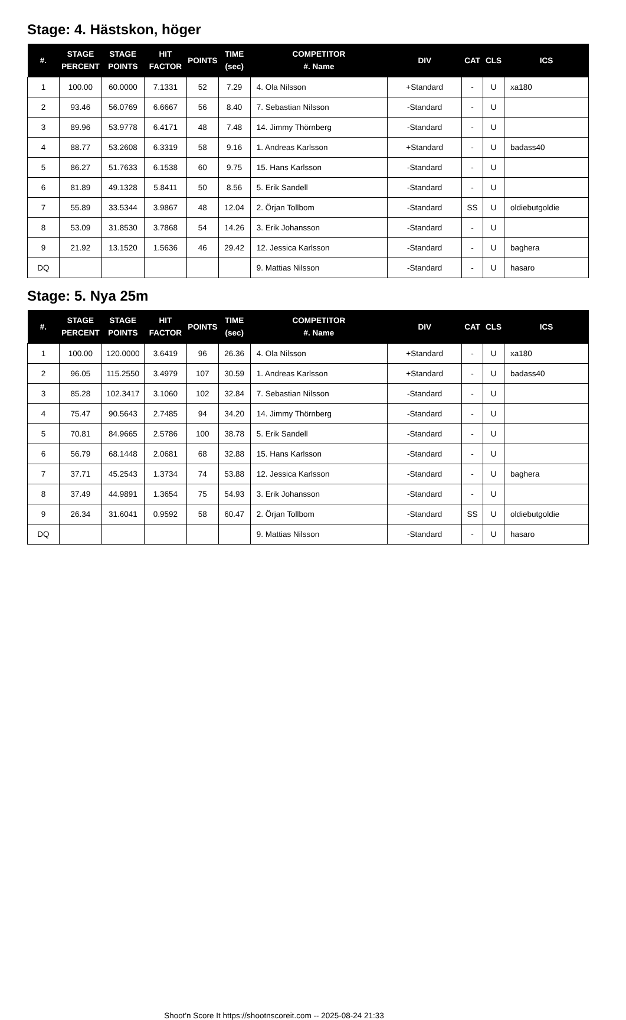Stage: 4. Hästskon, höger
| #. | STAGE PERCENT | STAGE POINTS | HIT FACTOR | POINTS | TIME (sec) | COMPETITOR #. Name | DIV | CAT | CLS | ICS |
| --- | --- | --- | --- | --- | --- | --- | --- | --- | --- | --- |
| 1 | 100.00 | 60.0000 | 7.1331 | 52 | 7.29 | 4. Ola Nilsson | +Standard | - | U | xa180 |
| 2 | 93.46 | 56.0769 | 6.6667 | 56 | 8.40 | 7. Sebastian Nilsson | -Standard | - | U | |
| 3 | 89.96 | 53.9778 | 6.4171 | 48 | 7.48 | 14. Jimmy Thörnberg | -Standard | - | U | |
| 4 | 88.77 | 53.2608 | 6.3319 | 58 | 9.16 | 1. Andreas Karlsson | +Standard | - | U | badass40 |
| 5 | 86.27 | 51.7633 | 6.1538 | 60 | 9.75 | 15. Hans Karlsson | -Standard | - | U | |
| 6 | 81.89 | 49.1328 | 5.8411 | 50 | 8.56 | 5. Erik Sandell | -Standard | - | U | |
| 7 | 55.89 | 33.5344 | 3.9867 | 48 | 12.04 | 2. Örjan Tollbom | -Standard | SS | U | oldiebutgoldie |
| 8 | 53.09 | 31.8530 | 3.7868 | 54 | 14.26 | 3. Erik Johansson | -Standard | - | U | |
| 9 | 21.92 | 13.1520 | 1.5636 | 46 | 29.42 | 12. Jessica Karlsson | -Standard | - | U | baghera |
| DQ | | | | | | 9. Mattias Nilsson | -Standard | - | U | hasaro |
Stage: 5. Nya 25m
| #. | STAGE PERCENT | STAGE POINTS | HIT FACTOR | POINTS | TIME (sec) | COMPETITOR #. Name | DIV | CAT | CLS | ICS |
| --- | --- | --- | --- | --- | --- | --- | --- | --- | --- | --- |
| 1 | 100.00 | 120.0000 | 3.6419 | 96 | 26.36 | 4. Ola Nilsson | +Standard | - | U | xa180 |
| 2 | 96.05 | 115.2550 | 3.4979 | 107 | 30.59 | 1. Andreas Karlsson | +Standard | - | U | badass40 |
| 3 | 85.28 | 102.3417 | 3.1060 | 102 | 32.84 | 7. Sebastian Nilsson | -Standard | - | U | |
| 4 | 75.47 | 90.5643 | 2.7485 | 94 | 34.20 | 14. Jimmy Thörnberg | -Standard | - | U | |
| 5 | 70.81 | 84.9665 | 2.5786 | 100 | 38.78 | 5. Erik Sandell | -Standard | - | U | |
| 6 | 56.79 | 68.1448 | 2.0681 | 68 | 32.88 | 15. Hans Karlsson | -Standard | - | U | |
| 7 | 37.71 | 45.2543 | 1.3734 | 74 | 53.88 | 12. Jessica Karlsson | -Standard | - | U | baghera |
| 8 | 37.49 | 44.9891 | 1.3654 | 75 | 54.93 | 3. Erik Johansson | -Standard | - | U | |
| 9 | 26.34 | 31.6041 | 0.9592 | 58 | 60.47 | 2. Örjan Tollbom | -Standard | SS | U | oldiebutgoldie |
| DQ | | | | | | 9. Mattias Nilsson | -Standard | - | U | hasaro |
Shoot'n Score It https://shootnscoreit.com -- 2025-08-24 21:33